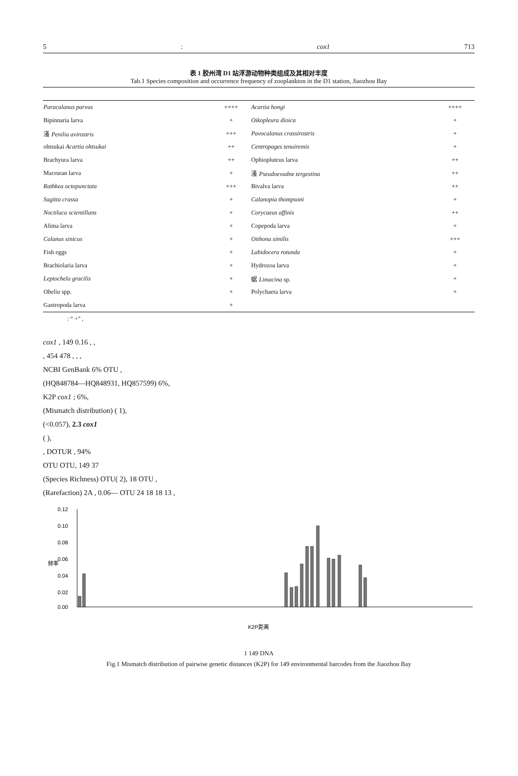5: cox1 713
表 1 胶州湾 D1 站浮游动物种类组成及其相对丰度
Tab.1 Species composition and occurrence frequency of zooplankton in the D1 station, Jiaozhou Bay
| Paracalanus parvus | ++++ | Acartia hongi | ++++ |
| Bipinnaria larva | + | Oikopleura dioica | + |
| 溞 Penilia avirostris | +++ | Pavocalanus crassirostris | + |
| ohtsukai Acartia ohtsukai | ++ | Centropages tenuiremis | + |
| Brachyura larva | ++ | Ophiopluteus larva | ++ |
| Macruran larva | + | 溞 Pseudoevadne tergestina | ++ |
| Rathkea octopunctata | +++ | Bivalva larva | ++ |
| Sagitta crassa | + | Calanopia thompsoni | + |
| Noctiluca scientillans | + | Corycaeus affinis | ++ |
| Alima larva | + | Copepoda larva | + |
| Calanus sinicus | + | Oithona similis | +++ |
| Fish eggs | + | Labidocera rotunda | + |
| Brachiolaria larva | + | Hydrozoa larva | + |
| Leptochela gracilis | + | 蜛 Limacina sp. | + |
| Obelia spp. | + | Polychaeta larva | + |
| Gastropoda larva | + | | |
: “ +” ,
cox1 , 149 0.16 , ,
, 454 478 , , ,
NCBI GenBank 6% OTU ,
(HQ848784—HQ848931, HQ857599) 6%,
K2P cox1 ; 6%,
(Mismatch distribution) ( 1),
(<0.057), 2.3 cox1
( ),
, DOTUR , 94%
OTU OTU, 149 37
(Species Richness) OTU( 2), 18 OTU ,
(Rarefaction) 2A , 0.06— OTU 24 18 18 13 ,
0.12
0.10
0.08
0.06
0.04
0.02
0.00
频率
K2P距离
1 149 DNA
Fig.1 Mismatch distribution of pairwise genetic distances (K2P) for 149 environmental barcodes from the Jiaozhou Bay